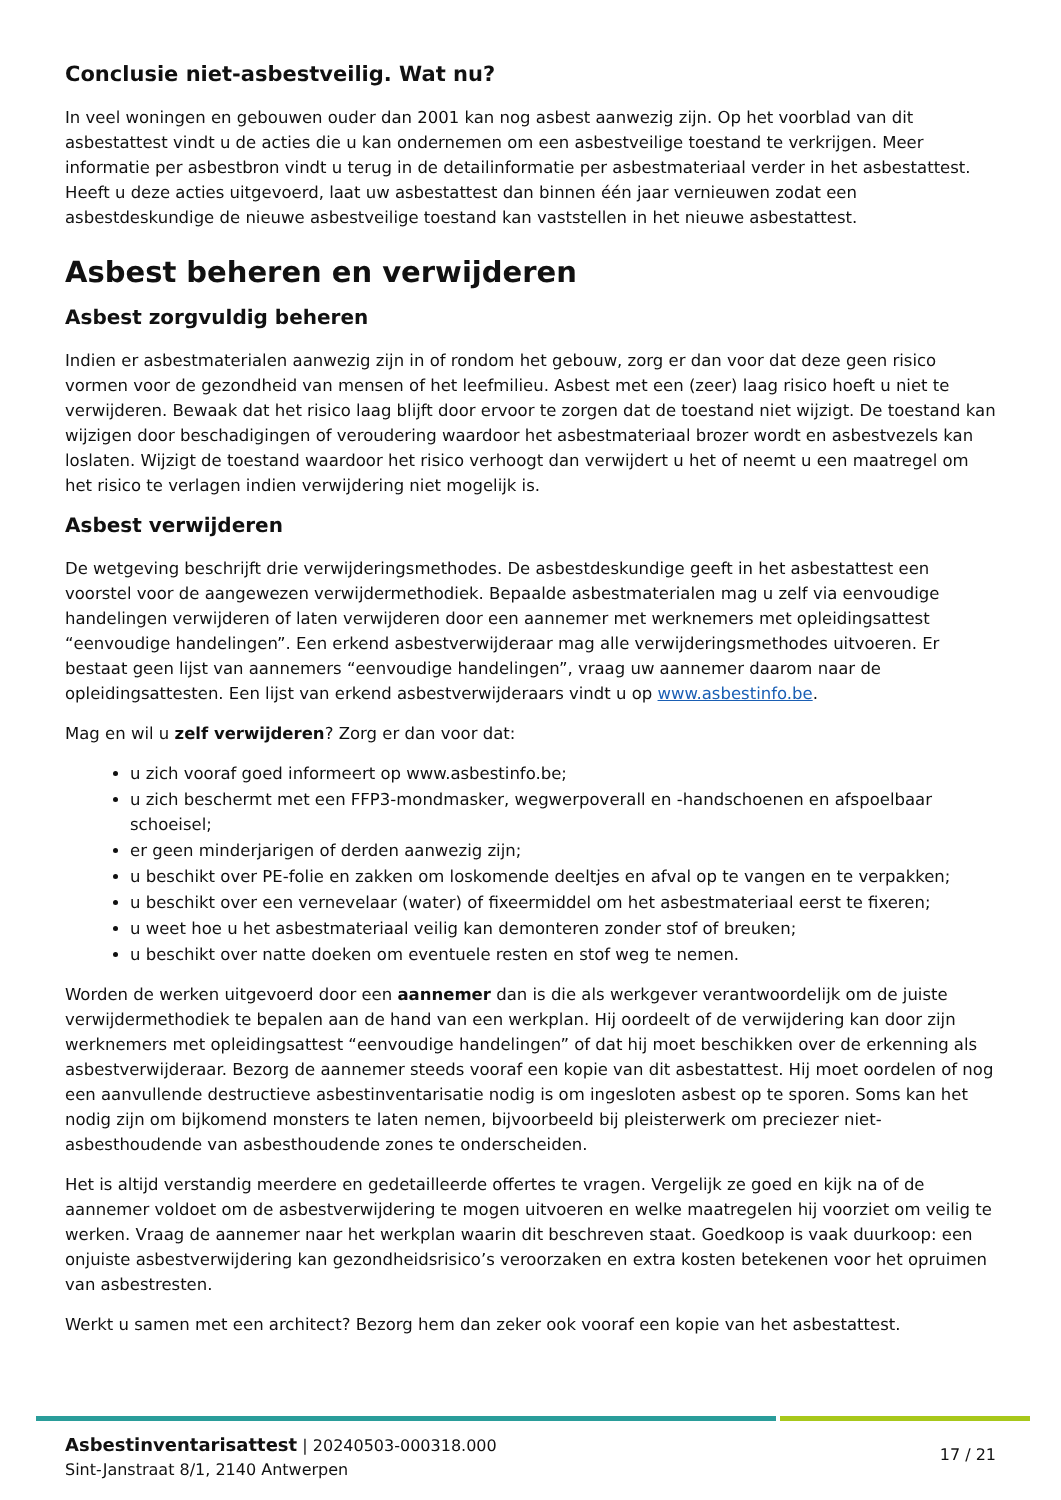Conclusie niet-asbestveilig. Wat nu?
In veel woningen en gebouwen ouder dan 2001 kan nog asbest aanwezig zijn. Op het voorblad van dit asbestattest vindt u de acties die u kan ondernemen om een asbestveilige toestand te verkrijgen. Meer informatie per asbestbron vindt u terug in de detailinformatie per asbestmateriaal verder in het asbestattest. Heeft u deze acties uitgevoerd, laat uw asbestattest dan binnen één jaar vernieuwen zodat een asbestdeskundige de nieuwe asbestveilige toestand kan vaststellen in het nieuwe asbestattest.
Asbest beheren en verwijderen
Asbest zorgvuldig beheren
Indien er asbestmaterialen aanwezig zijn in of rondom het gebouw, zorg er dan voor dat deze geen risico vormen voor de gezondheid van mensen of het leefmilieu. Asbest met een (zeer) laag risico hoeft u niet te verwijderen. Bewaak dat het risico laag blijft door ervoor te zorgen dat de toestand niet wijzigt. De toestand kan wijzigen door beschadigingen of veroudering waardoor het asbestmateriaal brozer wordt en asbestvezels kan loslaten. Wijzigt de toestand waardoor het risico verhoogt dan verwijdert u het of neemt u een maatregel om het risico te verlagen indien verwijdering niet mogelijk is.
Asbest verwijderen
De wetgeving beschrijft drie verwijderingsmethodes. De asbestdeskundige geeft in het asbestattest een voorstel voor de aangewezen verwijdermethodiek. Bepaalde asbestmaterialen mag u zelf via eenvoudige handelingen verwijderen of laten verwijderen door een aannemer met werknemers met opleidingsattest “eenvoudige handelingen”. Een erkend asbestverwijderaar mag alle verwijderingsmethodes uitvoeren. Er bestaat geen lijst van aannemers “eenvoudige handelingen”, vraag uw aannemer daarom naar de opleidingsattesten. Een lijst van erkend asbestverwijderaars vindt u op www.asbestinfo.be.
Mag en wil u zelf verwijderen? Zorg er dan voor dat:
u zich vooraf goed informeert op www.asbestinfo.be;
u zich beschermt met een FFP3-mondmasker, wegwerpoverall en -handschoenen en afspoelbaar schoeisel;
er geen minderjarigen of derden aanwezig zijn;
u beschikt over PE-folie en zakken om loskomende deeltjes en afval op te vangen en te verpakken;
u beschikt over een vernevelaar (water) of fixeermiddel om het asbestmateriaal eerst te fixeren;
u weet hoe u het asbestmateriaal veilig kan demonteren zonder stof of breuken;
u beschikt over natte doeken om eventuele resten en stof weg te nemen.
Worden de werken uitgevoerd door een aannemer dan is die als werkgever verantwoordelijk om de juiste verwijdermethodiek te bepalen aan de hand van een werkplan. Hij oordeelt of de verwijdering kan door zijn werknemers met opleidingsattest “eenvoudige handelingen” of dat hij moet beschikken over de erkenning als asbestverwijderaar. Bezorg de aannemer steeds vooraf een kopie van dit asbestattest. Hij moet oordelen of nog een aanvullende destructieve asbestinventarisatie nodig is om ingesloten asbest op te sporen. Soms kan het nodig zijn om bijkomend monsters te laten nemen, bijvoorbeeld bij pleisterwerk om preciezer niet-asbesthoudende van asbesthoudende zones te onderscheiden.
Het is altijd verstandig meerdere en gedetailleerde offertes te vragen. Vergelijk ze goed en kijk na of de aannemer voldoet om de asbestverwijdering te mogen uitvoeren en welke maatregelen hij voorziet om veilig te werken. Vraag de aannemer naar het werkplan waarin dit beschreven staat. Goedkoop is vaak duurkoop: een onjuiste asbestverwijdering kan gezondheidsrisico’s veroorzaken en extra kosten betekenen voor het opruimen van asbestresten.
Werkt u samen met een architect? Bezorg hem dan zeker ook vooraf een kopie van het asbestattest.
Asbestinventarisattest | 20240503-000318.000
Sint-Janstraat 8/1, 2140 Antwerpen
17 / 21